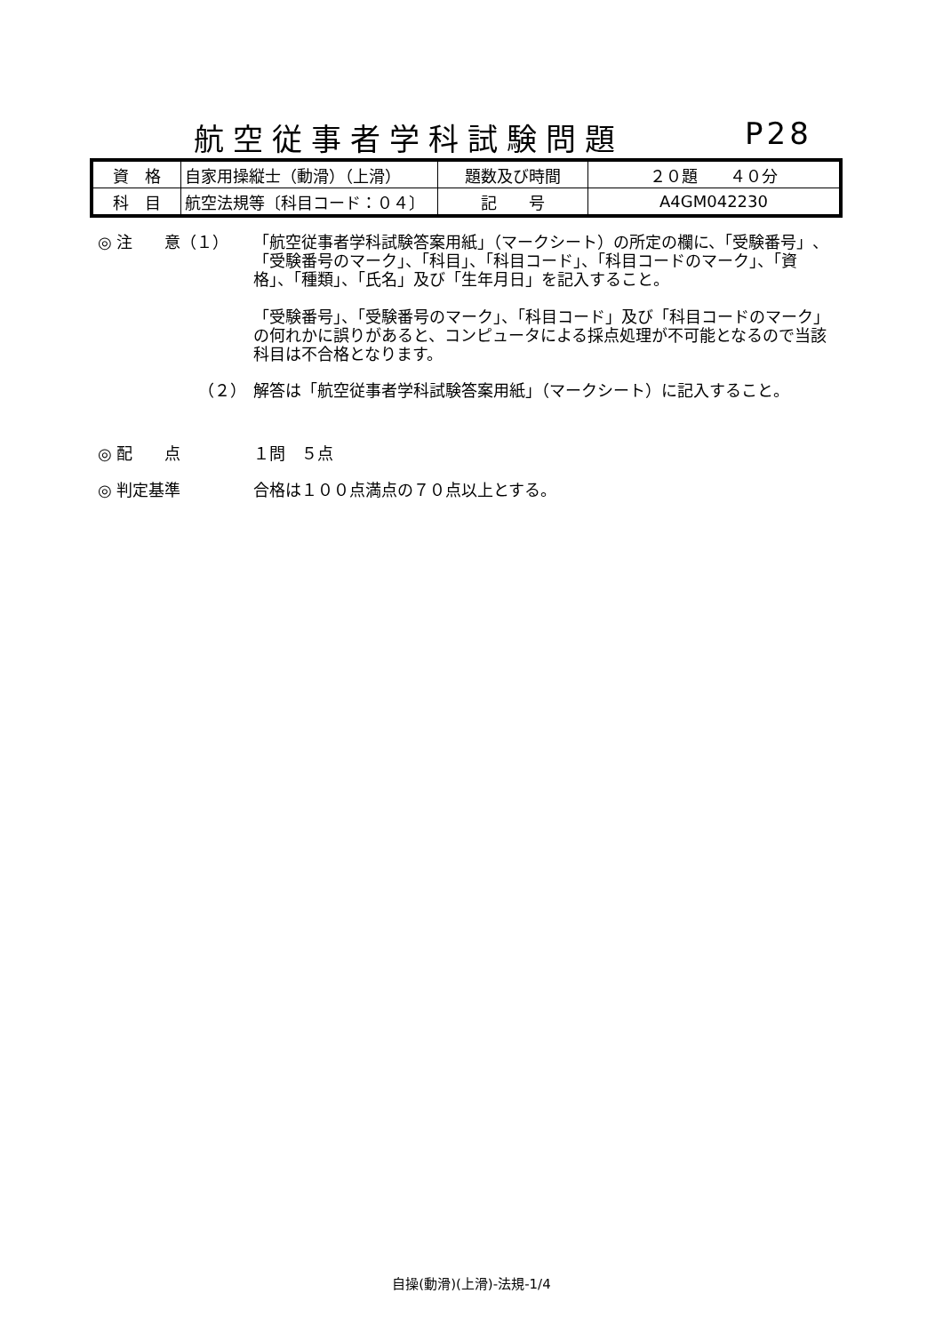航空従事者学科試験問題 P28
| 資 格 | 自家用操縦士（動滑）（上滑） | 題数及び時間 | ２０題 ４０分 |
| 科 目 | 航空法規等〔科目コード：０４〕 | 記 号 | A4GM042230 |
◎ 注　　意（１） 「航空従事者学科試験答案用紙」（マークシート）の所定の欄に、「受験番号」、「受験番号のマーク」、「科目」、「科目コード」、「科目コードのマーク」、「資格」、「種類」、「氏名」及び「生年月日」を記入すること。
「受験番号」、「受験番号のマーク」、「科目コード」及び「科目コードのマーク」の何れかに誤りがあると、コンピュータによる採点処理が不可能となるので当該科目は不合格となります。
（２） 解答は「航空従事者学科試験答案用紙」（マークシート）に記入すること。
◎ 配　　点 １問　５点
◎ 判定基準 合格は１００点満点の７０点以上とする。
自操(動滑)(上滑)-法規-1/4